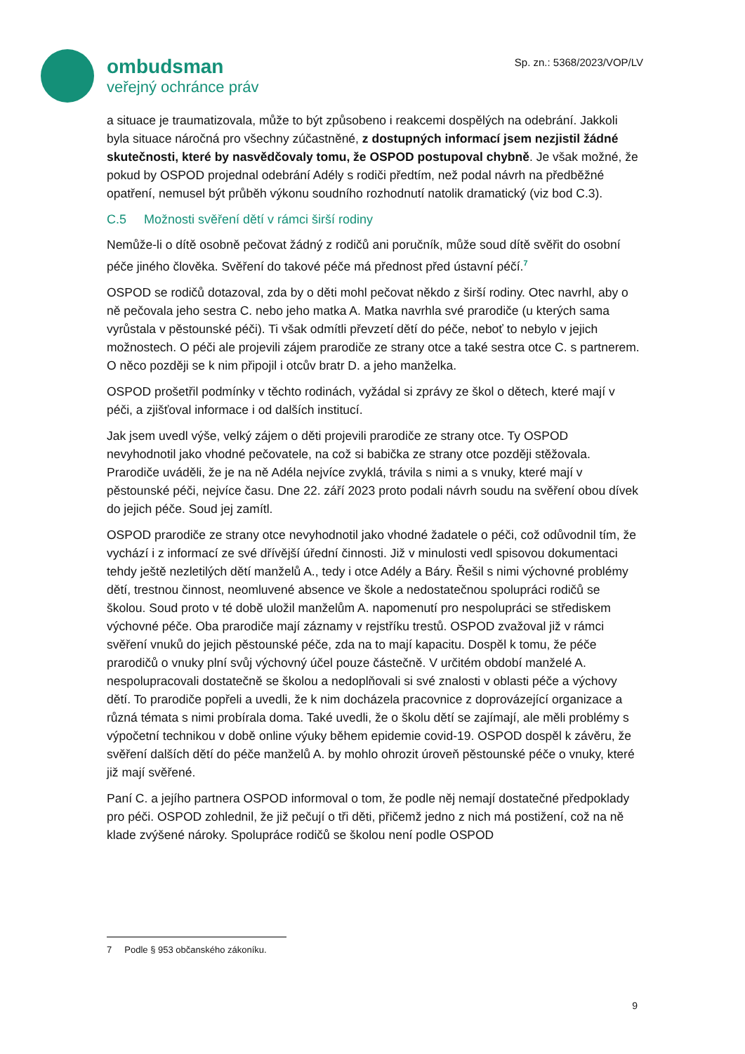ombudsman
veřejný ochránce práv
Sp. zn.: 5368/2023/VOP/LV
a situace je traumatizovala, může to být způsobeno i reakcemi dospělých na odebrání. Jakkoli byla situace náročná pro všechny zúčastněné, z dostupných informací jsem nezjistil žádné skutečnosti, které by nasvědčovaly tomu, že OSPOD postupoval chybně. Je však možné, že pokud by OSPOD projednal odebrání Adély s rodiči předtím, než podal návrh na předběžné opatření, nemusel být průběh výkonu soudního rozhodnutí natolik dramatický (viz bod C.3).
C.5 Možnosti svěření dětí v rámci širší rodiny
Nemůže-li o dítě osobně pečovat žádný z rodičů ani poručník, může soud dítě svěřit do osobní péče jiného člověka. Svěření do takové péče má přednost před ústavní péčí.<sup>7</sup>
OSPOD se rodičů dotazoval, zda by o děti mohl pečovat někdo z širší rodiny. Otec navrhl, aby o ně pečovala jeho sestra C. nebo jeho matka A. Matka navrhla své prarodiče (u kterých sama vyrůstala v pěstounské péči). Ti však odmítli převzetí dětí do péče, neboť to nebylo v jejich možnostech. O péči ale projevili zájem prarodiče ze strany otce a také sestra otce C. s partnerem. O něco později se k nim připojil i otcův bratr D. a jeho manželka.
OSPOD prošetřil podmínky v těchto rodinách, vyžádal si zprávy ze škol o dětech, které mají v péči, a zjišťoval informace i od dalších institucí.
Jak jsem uvedl výše, velký zájem o děti projevili prarodiče ze strany otce. Ty OSPOD nevyhodnotil jako vhodné pečovatele, na což si babička ze strany otce později stěžovala. Prarodiče uváděli, že je na ně Adéla nejvíce zvyklá, trávila s nimi a s vnuky, které mají v pěstounské péči, nejvíce času. Dne 22. září 2023 proto podali návrh soudu na svěření obou dívek do jejich péče. Soud jej zamítl.
OSPOD prarodiče ze strany otce nevyhodnotil jako vhodné žadatele o péči, což odůvodnil tím, že vychází i z informací ze své dřívější úřední činnosti. Již v minulosti vedl spisovou dokumentaci tehdy ještě nezletilých dětí manželů A., tedy i otce Adély a Báry. Řešil s nimi výchovné problémy dětí, trestnou činnost, neomluvené absence ve škole a nedostatečnou spolupráci rodičů se školou. Soud proto v té době uložil manželům A. napomenutí pro nespolupráci se střediskem výchovné péče. Oba prarodiče mají záznamy v rejstříku trestů. OSPOD zvažoval již v rámci svěření vnuků do jejich pěstounské péče, zda na to mají kapacitu. Dospěl k tomu, že péče prarodičů o vnuky plní svůj výchovný účel pouze částečně. V určitém období manželé A. nespolupracovali dostatečně se školou a nedoplňovali si své znalosti v oblasti péče a výchovy dětí. To prarodiče popřeli a uvedli, že k nim docházela pracovnice z doprovázející organizace a různá témata s nimi probírala doma. Také uvedli, že o školu dětí se zajímají, ale měli problémy s výpočetní technikou v době online výuky během epidemie covid-19. OSPOD dospěl k závěru, že svěření dalších dětí do péče manželů A. by mohlo ohrozit úroveň pěstounské péče o vnuky, které již mají svěřené.
Paní C. a jejího partnera OSPOD informoval o tom, že podle něj nemají dostatečné předpoklady pro péči. OSPOD zohlednil, že již pečují o tři děti, přičemž jedno z nich má postižení, což na ně klade zvýšené nároky. Spolupráce rodičů se školou není podle OSPOD
7 Podle § 953 občanského zákoníku.
9